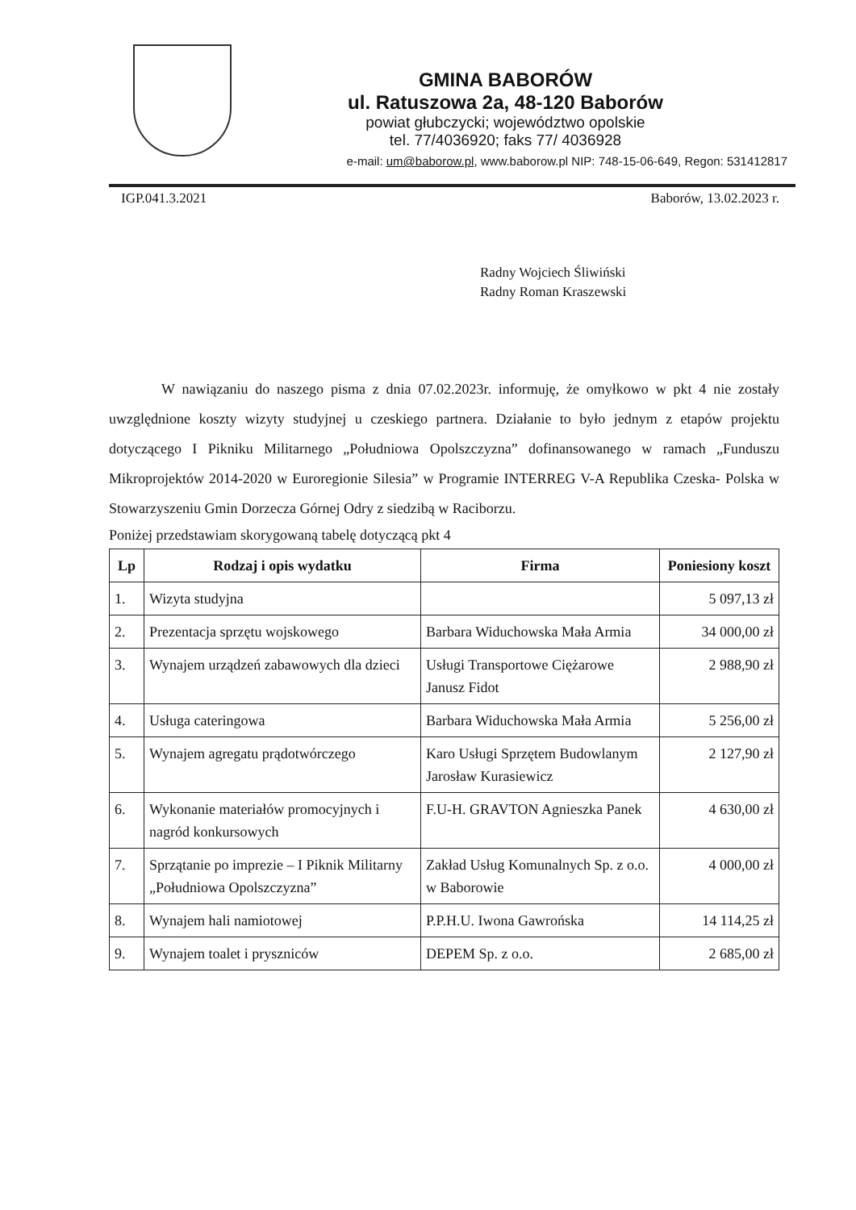GMINA BABORÓW
ul. Ratuszowa 2a, 48-120 Baborów
powiat głubczycki; województwo opolskie
tel. 77/4036920; faks 77/ 4036928
e-mail: um@baborow.pl, www.baborow.pl NIP: 748-15-06-649, Regon: 531412817
IGP.041.3.2021 Baborów, 13.02.2023 r.
Radny Wojciech Śliwiński
Radny Roman Kraszewski
W nawiązaniu do naszego pisma z dnia 07.02.2023r. informuję, że omyłkowo w pkt 4 nie zostały uwzględnione koszty wizyty studyjnej u czeskiego partnera. Działanie to było jednym z etapów projektu dotyczącego I Pikniku Militarnego „Południowa Opolszczyzna” dofinansowanego w ramach „Funduszu Mikroprojektów 2014-2020 w Euroregionie Silesia” w Programie INTERREG V-A Republika Czeska- Polska w Stowarzyszeniu Gmin Dorzecza Górnej Odry z siedzibą w Raciborzu.
Poniżej przedstawiam skorygowaną tabelę dotyczącą pkt 4
| Lp | Rodzaj i opis wydatku | Firma | Poniesiony koszt |
| --- | --- | --- | --- |
| 1. | Wizyta studyjna | | 5 097,13 zł |
| 2. | Prezentacja sprzętu wojskowego | Barbara Widuchowska Mała Armia | 34 000,00 zł |
| 3. | Wynajem urządzeń zabawowych dla dzieci | Usługi Transportowe Ciężarowe Janusz Fidot | 2 988,90 zł |
| 4. | Usługa cateringowa | Barbara Widuchowska Mała Armia | 5 256,00 zł |
| 5. | Wynajem agregatu prądotwórczego | Karo Usługi Sprzętem Budowlanym Jarosław Kurasiewicz | 2 127,90 zł |
| 6. | Wykonanie materiałów promocyjnych i nagród konkursowych | F.U-H. GRAVTON Agnieszka Panek | 4 630,00 zł |
| 7. | Sprzątanie po imprezie – I Piknik Militarny „Południowa Opolszczyzna” | Zakład Usług Komunalnych Sp. z o.o. w Baborowie | 4 000,00 zł |
| 8. | Wynajem hali namiotowej | P.P.H.U. Iwona Gawrońska | 14 114,25 zł |
| 9. | Wynajem toalet i pryszniców | DEPEM Sp. z o.o. | 2 685,00 zł |